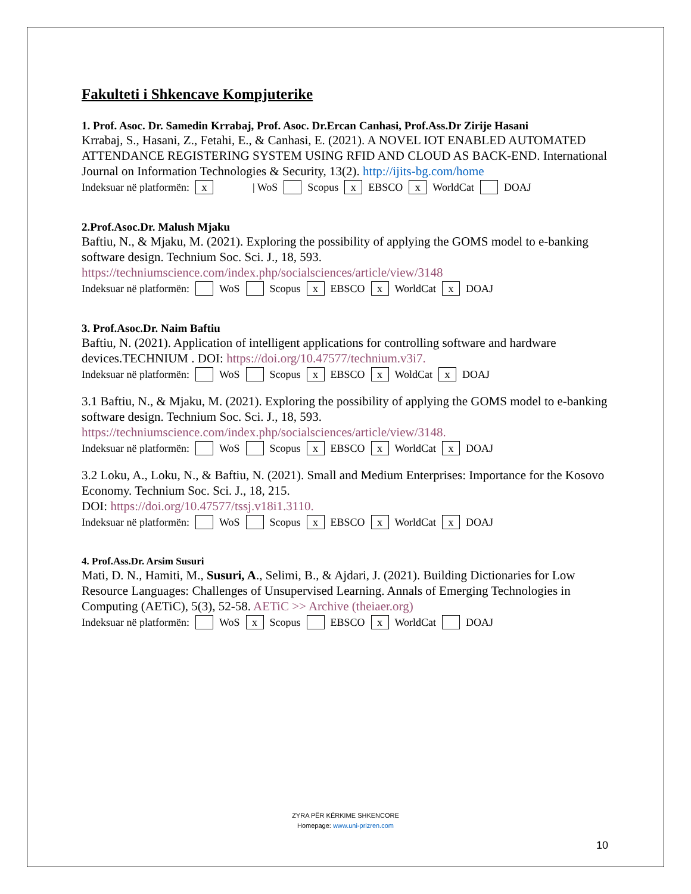Fakulteti i Shkencave Kompjuterike
1. Prof. Asoc. Dr. Samedin Krrabaj, Prof. Asoc. Dr.Ercan Canhasi, Prof.Ass.Dr Zirije Hasani
Krrabaj, S., Hasani, Z., Fetahi, E., & Canhasi, E. (2021). A NOVEL IOT ENABLED AUTOMATED ATTENDANCE REGISTERING SYSTEM USING RFID AND CLOUD AS BACK-END. International Journal on Information Technologies & Security, 13(2). http://ijits-bg.com/home
Indeksuar në platformën: x | WoS Scopus x EBSCO x WorldCat DOAJ
2.Prof.Asoc.Dr. Malush Mjaku
Baftiu, N., & Mjaku, M. (2021). Exploring the possibility of applying the GOMS model to e-banking software design. Technium Soc. Sci. J., 18, 593.
https://techniumscience.com/index.php/socialsciences/article/view/3148
Indeksuar në platformën: WoS Scopus x EBSCO x WorldCat x DOAJ
3. Prof.Asoc.Dr. Naim Baftiu
Baftiu, N. (2021). Application of intelligent applications for controlling software and hardware devices.TECHNIUM . DOI: https://doi.org/10.47577/technium.v3i7.
Indeksuar në platformën: WoS Scopus x EBSCO x WoldCat x DOAJ
3.1 Baftiu, N., & Mjaku, M. (2021). Exploring the possibility of applying the GOMS model to e-banking software design. Technium Soc. Sci. J., 18, 593.
https://techniumscience.com/index.php/socialsciences/article/view/3148.
Indeksuar në platformën: WoS Scopus x EBSCO x WorldCat x DOAJ
3.2 Loku, A., Loku, N., & Baftiu, N. (2021). Small and Medium Enterprises: Importance for the Kosovo Economy. Technium Soc. Sci. J., 18, 215.
DOI: https://doi.org/10.47577/tssj.v18i1.3110.
Indeksuar në platformën: WoS Scopus x EBSCO x WorldCat x DOAJ
4. Prof.Ass.Dr. Arsim Susuri
Mati, D. N., Hamiti, M., Susuri, A., Selimi, B., & Ajdari, J. (2021). Building Dictionaries for Low Resource Languages: Challenges of Unsupervised Learning. Annals of Emerging Technologies in Computing (AETiC), 5(3), 52-58. AETiC >> Archive (theiaer.org)
Indeksuar në platformën: WoS x Scopus EBSCO x WorldCat DOAJ
ZYRA PËR KËRKIME SHKENCORE
Homepage: www.uni-prizren.com
10